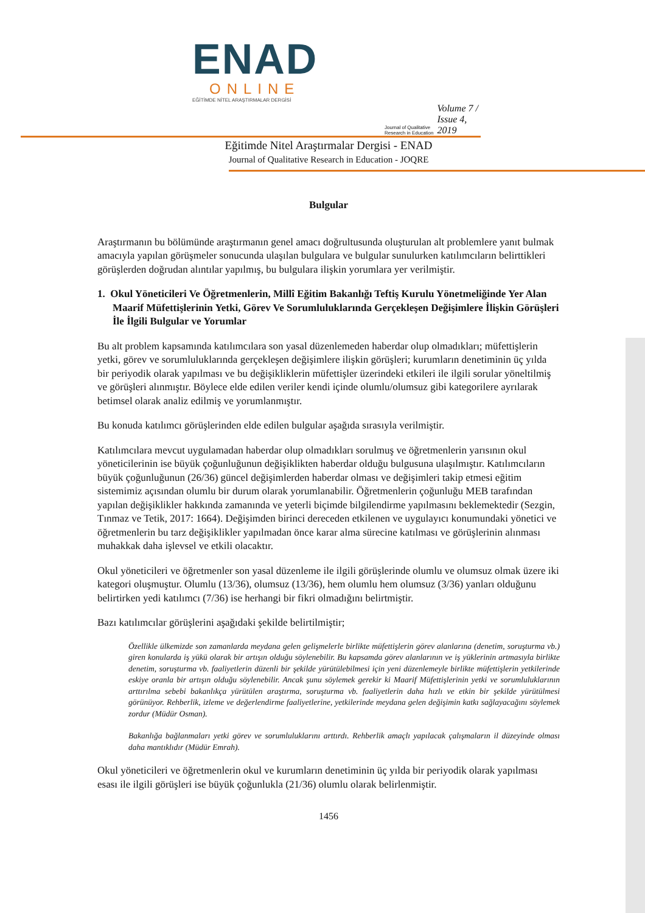ENAD
ONLINE
EĞİTİMDE NİTEL ARAŞTIRMALAR DERGİSİ
Journal of Qualitative Research in Education Volume 7 / Issue 4, 2019
Eğitimde Nitel Araştırmalar Dergisi - ENAD
Journal of Qualitative Research in Education - JOQRE
Bulgular
Araştırmanın bu bölümünde araştırmanın genel amacı doğrultusunda oluşturulan alt problemlere yanıt bulmak amacıyla yapılan görüşmeler sonucunda ulaşılan bulgulara ve bulgular sunulurken katılımcıların belirttikleri görüşlerden doğrudan alıntılar yapılmış, bu bulgulara ilişkin yorumlara yer verilmiştir.
1. Okul Yöneticileri Ve Öğretmenlerin, Millî Eğitim Bakanlığı Teftiş Kurulu Yönetmeliğinde Yer Alan Maarif Müfettişlerinin Yetki, Görev Ve Sorumluluklarında Gerçekleşen Değişimlere İlişkin Görüşleri İle İlgili Bulgular ve Yorumlar
Bu alt problem kapsamında katılımcılara son yasal düzenlemeden haberdar olup olmadıkları; müfettişlerin yetki, görev ve sorumluluklarında gerçekleşen değişimlere ilişkin görüşleri; kurumların denetiminin üç yılda bir periyodik olarak yapılması ve bu değişikliklerin müfettişler üzerindeki etkileri ile ilgili sorular yöneltilmiş ve görüşleri alınmıştır. Böylece elde edilen veriler kendi içinde olumlu/olumsuz gibi kategorilere ayrılarak betimsel olarak analiz edilmiş ve yorumlanmıştır.
Bu konuda katılımcı görüşlerinden elde edilen bulgular aşağıda sırasıyla verilmiştir.
Katılımcılara mevcut uygulamadan haberdar olup olmadıkları sorulmuş ve öğretmenlerin yarısının okul yöneticilerinin ise büyük çoğunluğunun değişiklikten haberdar olduğu bulgusuna ulaşılmıştır. Katılımcıların büyük çoğunluğunun (26/36) güncel değişimlerden haberdar olması ve değişimleri takip etmesi eğitim sistemimiz açısından olumlu bir durum olarak yorumlanabilir. Öğretmenlerin çoğunluğu MEB tarafından yapılan değişiklikler hakkında zamanında ve yeterli biçimde bilgilendirme yapılmasını beklemektedir (Sezgin, Tınmaz ve Tetik, 2017: 1664). Değişimden birinci dereceden etkilenen ve uygulayıcı konumundaki yönetici ve öğretmenlerin bu tarz değişiklikler yapılmadan önce karar alma sürecine katılması ve görüşlerinin alınması muhakkak daha işlevsel ve etkili olacaktır.
Okul yöneticileri ve öğretmenler son yasal düzenleme ile ilgili görüşlerinde olumlu ve olumsuz olmak üzere iki kategori oluşmuştur. Olumlu (13/36), olumsuz (13/36), hem olumlu hem olumsuz (3/36) yanları olduğunu belirtirken yedi katılımcı (7/36) ise herhangi bir fikri olmadığını belirtmiştir.
Bazı katılımcılar görüşlerini aşağıdaki şekilde belirtilmiştir;
Özellikle ülkemizde son zamanlarda meydana gelen gelişmelerle birlikte müfettişlerin görev alanlarına (denetim, soruşturma vb.) giren konularda iş yükü olarak bir artışın olduğu söylenebilir. Bu kapsamda görev alanlarının ve iş yüklerinin artmasıyla birlikte denetim, soruşturma vb. faaliyetlerin düzenli bir şekilde yürütülebilmesi için yeni düzenlemeyle birlikte müfettişlerin yetkilerinde eskiye oranla bir artışın olduğu söylenebilir. Ancak şunu söylemek gerekir ki Maarif Müfettişlerinin yetki ve sorumluluklarının arttırılma sebebi bakanlıkça yürütülen araştırma, soruşturma vb. faaliyetlerin daha hızlı ve etkin bir şekilde yürütülmesi görünüyor. Rehberlik, izleme ve değerlendirme faaliyetlerine, yetkilerinde meydana gelen değişimin katkı sağlayacağını söylemek zordur (Müdür Osman).
Bakanlığa bağlanmaları yetki görev ve sorumluluklarını arttırdı. Rehberlik amaçlı yapılacak çalışmaların il düzeyinde olması daha mantıklıdır (Müdür Emrah).
Okul yöneticileri ve öğretmenlerin okul ve kurumların denetiminin üç yılda bir periyodik olarak yapılması esası ile ilgili görüşleri ise büyük çoğunlukla (21/36) olumlu olarak belirlenmiştir.
1456